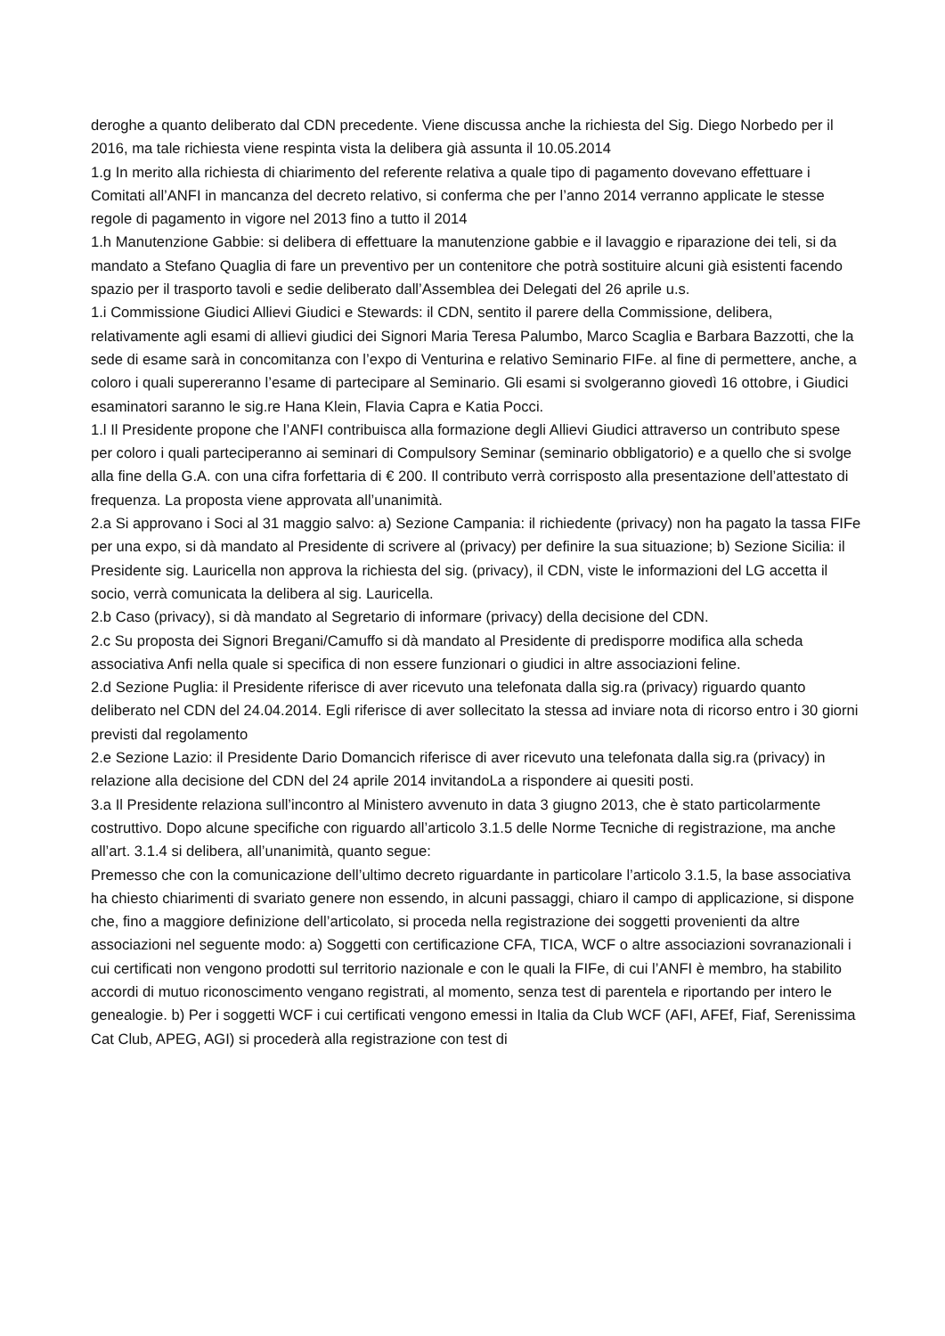deroghe a quanto deliberato dal CDN precedente. Viene discussa anche la richiesta del Sig. Diego Norbedo per il 2016, ma tale richiesta viene respinta vista la delibera già assunta il 10.05.2014
1.g In merito alla richiesta di chiarimento del referente relativa a quale tipo di pagamento dovevano effettuare i Comitati all’ANFI in mancanza del decreto relativo, si conferma che per l’anno 2014 verranno applicate le stesse regole di pagamento in vigore nel 2013 fino a tutto il 2014
1.h Manutenzione Gabbie: si delibera di effettuare la manutenzione gabbie e il lavaggio e riparazione dei teli, si da mandato a Stefano Quaglia di fare un preventivo per un contenitore che potrà sostituire alcuni già esistenti facendo spazio per il trasporto tavoli e sedie deliberato dall’Assemblea dei Delegati del 26 aprile u.s.
1.i Commissione Giudici Allievi Giudici e Stewards: il CDN, sentito il parere della Commissione, delibera, relativamente agli esami di allievi giudici dei Signori Maria Teresa Palumbo, Marco Scaglia e Barbara Bazzotti, che la sede di esame sarà in concomitanza con l’expo di Venturina e relativo Seminario FIFe. al fine di permettere, anche, a coloro i quali supereranno l’esame di partecipare al Seminario. Gli esami si svolgeranno giovedì 16 ottobre, i Giudici esaminatori saranno le sig.re Hana Klein, Flavia Capra e Katia Pocci.
1.l Il Presidente propone che l’ANFI contribuisca alla formazione degli Allievi Giudici attraverso un contributo spese per coloro i quali parteciperanno ai seminari di Compulsory Seminar (seminario obbligatorio) e a quello che si svolge alla fine della G.A. con una cifra forfettaria di € 200. Il contributo verrà corrisposto alla presentazione dell’attestato di frequenza. La proposta viene approvata all’unanimità.
2.a Si approvano i Soci al 31 maggio salvo: a) Sezione Campania: il richiedente (privacy) non ha pagato la tassa FIFe per una expo, si dà mandato al Presidente di scrivere al (privacy) per definire la sua situazione; b) Sezione Sicilia: il Presidente sig. Lauricella non approva la richiesta del sig. (privacy), il CDN, viste le informazioni del LG accetta il socio, verrà comunicata la delibera al sig. Lauricella.
2.b Caso (privacy), si dà mandato al Segretario di informare (privacy) della decisione del CDN.
2.c Su proposta dei Signori Bregani/Camuffo si dà mandato al Presidente di predisporre modifica alla scheda associativa Anfi nella quale si specifica di non essere funzionari o giudici in altre associazioni feline.
2.d Sezione Puglia: il Presidente riferisce di aver ricevuto una telefonata dalla sig.ra (privacy) riguardo quanto deliberato nel CDN del 24.04.2014. Egli riferisce di aver sollecitato la stessa ad inviare nota di ricorso entro i 30 giorni previsti dal regolamento
2.e Sezione Lazio: il Presidente Dario Domancich riferisce di aver ricevuto una telefonata dalla sig.ra (privacy) in relazione alla decisione del CDN del 24 aprile 2014 invitandoLa a rispondere ai quesiti posti.
3.a Il Presidente relaziona sull’incontro al Ministero avvenuto in data 3 giugno 2013, che è stato particolarmente costruttivo. Dopo alcune specifiche con riguardo all’articolo 3.1.5 delle Norme Tecniche di registrazione, ma anche all’art. 3.1.4 si delibera, all’unanimità, quanto segue:
Premesso che con la comunicazione dell’ultimo decreto riguardante in particolare l’articolo 3.1.5, la base associativa ha chiesto chiarimenti di svariato genere non essendo, in alcuni passaggi, chiaro il campo di applicazione, si dispone che, fino a maggiore definizione dell’articolato, si proceda nella registrazione dei soggetti provenienti da altre associazioni nel seguente modo: a) Soggetti con certificazione CFA, TICA, WCF o altre associazioni sovranazionali i cui certificati non vengono prodotti sul territorio nazionale e con le quali la FIFe, di cui l’ANFI è membro, ha stabilito accordi di mutuo riconoscimento vengano registrati, al momento, senza test di parentela e riportando per intero le genealogie. b) Per i soggetti WCF i cui certificati vengono emessi in Italia da Club WCF (AFI, AFEf, Fiaf, Serenissima Cat Club, APEG, AGI) si procederà alla registrazione con test di